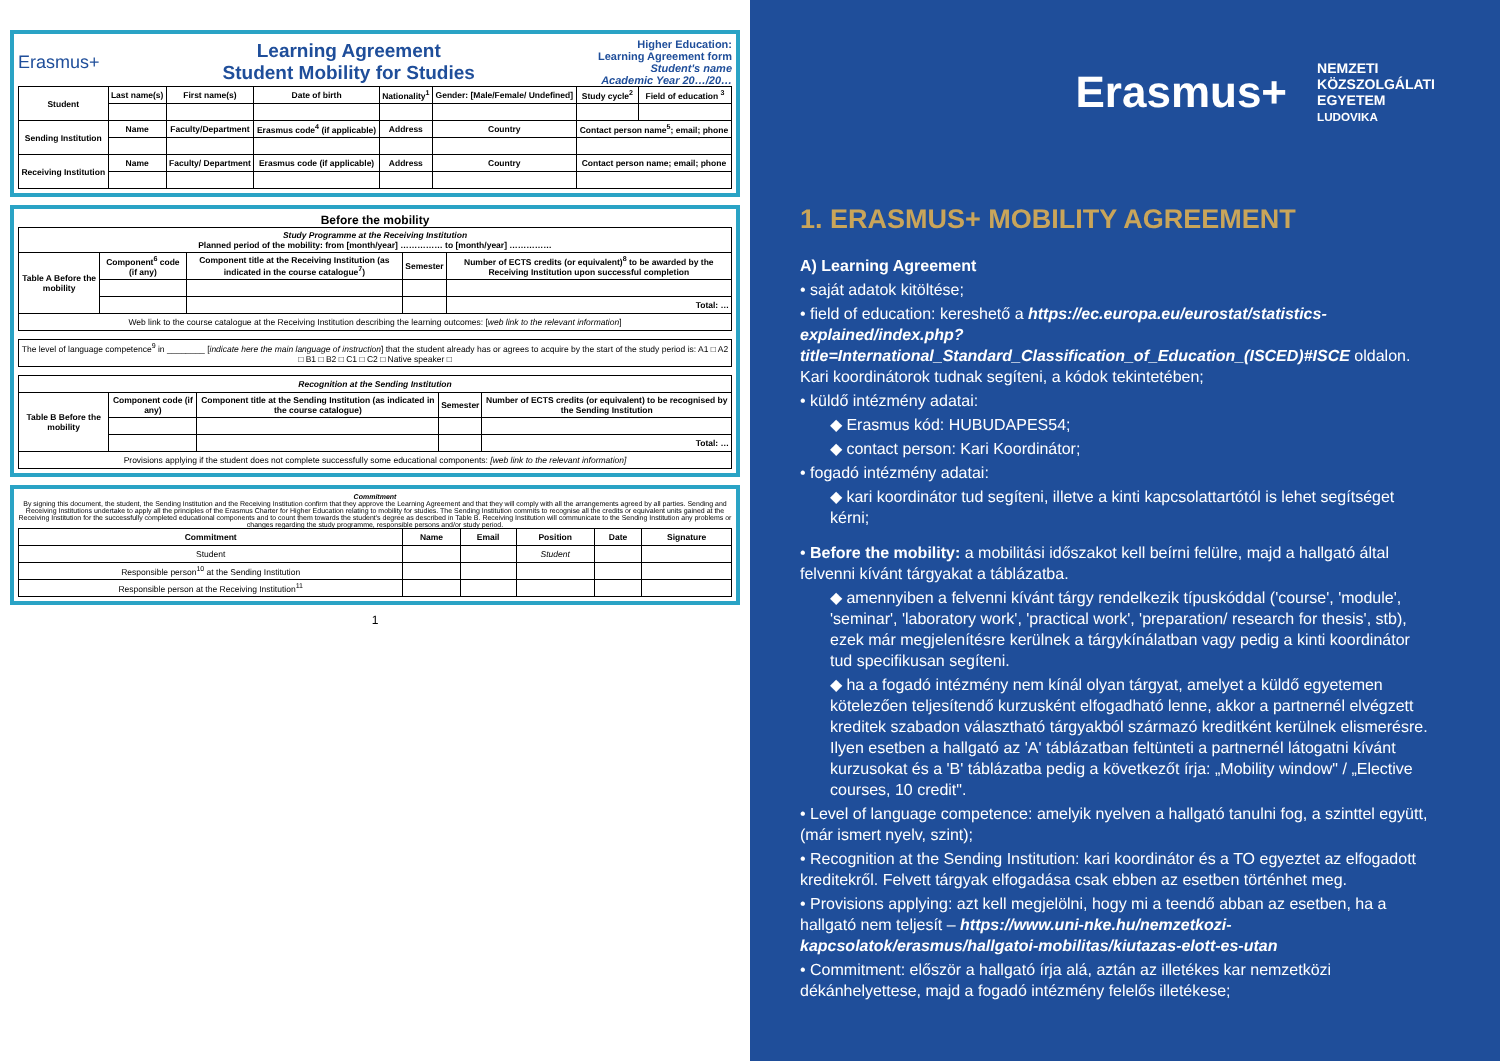Erasmus+
Learning Agreement
Student Mobility for Studies
Higher Education:
Learning Agreement form
Student's name
Academic Year 20…/20…
| Student | Last name(s) | First name(s) | Date of birth | Nationality<sup>1</sup> | Gender: [Male/Female/ Undefined] | Study cycle<sup>2</sup> | Field of education <sup>3</sup> |
| --- | --- | --- | --- | --- | --- | --- | --- |
| Sending Institution | Name | Faculty/Department | Erasmus code<sup>4</sup> (if applicable) | Address | Country | Contact person name<sup>5</sup>; email; phone | |
| Receiving Institution | Name | Faculty/ Department | Erasmus code (if applicable) | Address | Country | Contact person name; email; phone | |
Before the mobility
| Study Programme at the Receiving Institution Planned period of the mobility: from [month/year] …………… to [month/year] …………… | | | | |
| Table A Before the mobility | Component<sup>6</sup> code (if any) | Component title at the Receiving Institution (as indicated in the course catalogue<sup>7</sup>) | Semester | Number of ECTS credits (or equivalent)<sup>8</sup> to be awarded by the Receiving Institution upon successful completion |
| | | | | Total: … |
| Web link to the course catalogue at the Receiving Institution describing the learning outcomes: [ web link to the relevant information ] | | | | |
| The level of language competence<sup>9</sup> in ________ [ indicate here the main language of instruction ] that the student already has or agrees to acquire by the start of the study period is: A1 □ A2 □ B1 □ B2 □ C1 □ C2 □ Native speaker □ |
| Recognition at the Sending Institution | | | | |
| Table B Before the mobility | Component code (if any) | Component title at the Sending Institution (as indicated in the course catalogue) | Semester | Number of ECTS credits (or equivalent) to be recognised by the Sending Institution |
| | | | | Total: … |
| Provisions applying if the student does not complete successfully some educational components: [web link to the relevant information] | | | | |
Commitment
By signing this document, the student, the Sending Institution and the Receiving Institution confirm that they approve the Learning Agreement and that they will comply with all the arrangements agreed by all parties. Sending and Receiving Institutions undertake to apply all the principles of the Erasmus Charter for Higher Education relating to mobility for studies. The Sending Institution commits to recognise all the credits or equivalent units gained at the Receiving Institution for the successfully completed educational components and to count them towards the student's degree as described in Table B. Receiving Institution will communicate to the Sending Institution any problems or changes regarding the study programme, responsible persons and/or study period.
| Commitment | Name | Email | Position | Date | Signature |
| --- | --- | --- | --- | --- | --- |
| Student | | | Student | | |
| Responsible person<sup>10</sup> at the Sending Institution | | | | | |
| Responsible person at the Receiving Institution<sup>11</sup> | | | | | |
1
Erasmus+ NEMZETI
KÖZSZOLGÁLATI
EGYETEM
LUDOVIKA
1. ERASMUS+ MOBILITY AGREEMENT
A) Learning Agreement
• saját adatok kitöltése;
• field of education: kereshető a https://ec.europa.eu/eurostat/statistics-explained/index.php?title=International_Standard_Classification_of_Education_(ISCED)#ISCE oldalon. Kari koordinátorok tudnak segíteni, a kódok tekintetében;
• küldő intézmény adatai:
◆ Erasmus kód: HUBUDAPES54;
◆ contact person: Kari Koordinátor;
• fogadó intézmény adatai:
◆ kari koordinátor tud segíteni, illetve a kinti kapcsolattartótól is lehet segítséget kérni;
• Before the mobility: a mobilitási időszakot kell beírni felülre, majd a hallgató által felvenni kívánt tárgyakat a táblázatba.
◆ amennyiben a felvenni kívánt tárgy rendelkezik típuskóddal ('course', 'module', 'seminar', 'laboratory work', 'practical work', 'preparation/ research for thesis', stb), ezek már megjelenítésre kerülnek a tárgykínálatban vagy pedig a kinti koordinátor tud specifikusan segíteni.
◆ ha a fogadó intézmény nem kínál olyan tárgyat, amelyet a küldő egyetemen kötelezően teljesítendő kurzusként elfogadható lenne, akkor a partnernél elvégzett kreditek szabadon választható tárgyakból származó kreditként kerülnek elismerésre. Ilyen esetben a hallgató az 'A' táblázatban feltünteti a partnernél látogatni kívánt kurzusokat és a 'B' táblázatba pedig a következőt írja: „Mobility window" / „Elective courses, 10 credit".
• Level of language competence: amelyik nyelven a hallgató tanulni fog, a szinttel együtt, (már ismert nyelv, szint);
• Recognition at the Sending Institution: kari koordinátor és a TO egyeztet az elfogadott kreditekről. Felvett tárgyak elfogadása csak ebben az esetben történhet meg.
• Provisions applying: azt kell megjelölni, hogy mi a teendő abban az esetben, ha a hallgató nem teljesít – https://www.uni-nke.hu/nemzetkozi-kapcsolatok/erasmus/hallgatoi-mobilitas/kiutazas-elott-es-utan
• Commitment: először a hallgató írja alá, aztán az illetékes kar nemzetközi dékánhelyettese, majd a fogadó intézmény felelős illetékese;